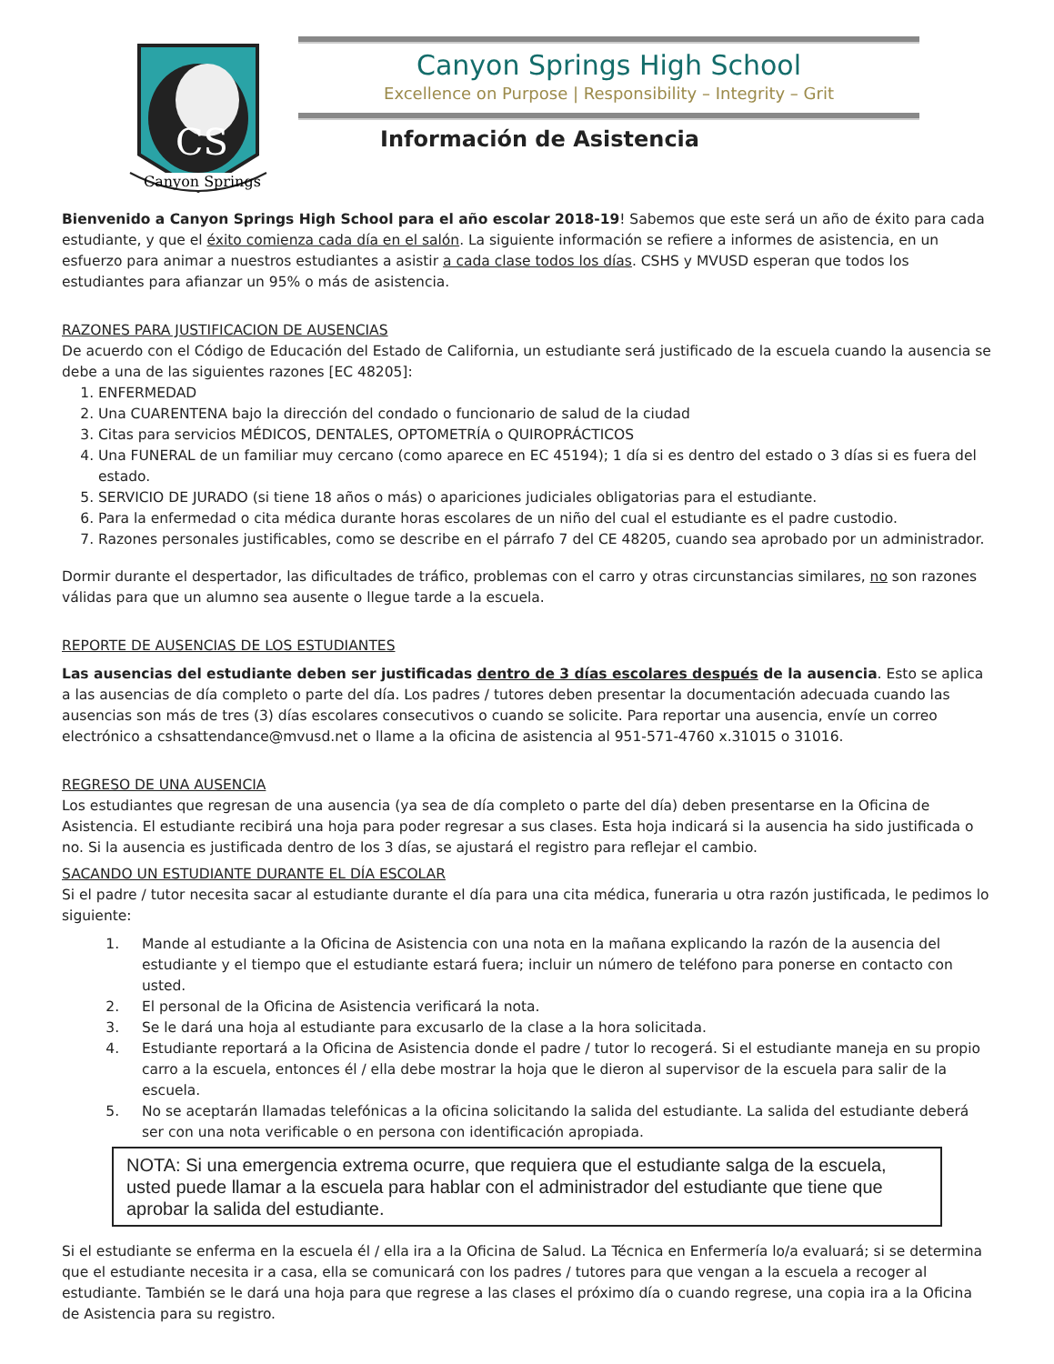CS
Canyon Springs
Canyon Springs High School
Excellence on Purpose | Responsibility – Integrity – Grit
Información de Asistencia
Bienvenido a Canyon Springs High School para el año escolar 2018-19! Sabemos que este será un año de éxito para cada estudiante, y que el éxito comienza cada día en el salón. La siguiente información se refiere a informes de asistencia, en un esfuerzo para animar a nuestros estudiantes a asistir a cada clase todos los días. CSHS y MVUSD esperan que todos los estudiantes para afianzar un 95% o más de asistencia.
RAZONES PARA JUSTIFICACION DE AUSENCIAS
De acuerdo con el Código de Educación del Estado de California, un estudiante será justificado de la escuela cuando la ausencia se debe a una de las siguientes razones [EC 48205]:
1. ENFERMEDAD
2. Una CUARENTENA bajo la dirección del condado o funcionario de salud de la ciudad
3. Citas para servicios MÉDICOS, DENTALES, OPTOMETRÍA o QUIROPRÁCTICOS
4. Una FUNERAL de un familiar muy cercano (como aparece en EC 45194); 1 día si es dentro del estado o 3 días si es fuera del estado.
5. SERVICIO DE JURADO (si tiene 18 años o más) o apariciones judiciales obligatorias para el estudiante.
6. Para la enfermedad o cita médica durante horas escolares de un niño del cual el estudiante es el padre custodio.
7. Razones personales justificables, como se describe en el párrafo 7 del CE 48205, cuando sea aprobado por un administrador.
Dormir durante el despertador, las dificultades de tráfico, problemas con el carro y otras circunstancias similares, no son razones válidas para que un alumno sea ausente o llegue tarde a la escuela.
REPORTE DE AUSENCIAS DE LOS ESTUDIANTES
Las ausencias del estudiante deben ser justificadas dentro de 3 días escolares después de la ausencia. Esto se aplica a las ausencias de día completo o parte del día. Los padres / tutores deben presentar la documentación adecuada cuando las ausencias son más de tres (3) días escolares consecutivos o cuando se solicite. Para reportar una ausencia, envíe un correo electrónico a cshsattendance@mvusd.net o llame a la oficina de asistencia al 951-571-4760 x.31015 o 31016.
REGRESO DE UNA AUSENCIA
Los estudiantes que regresan de una ausencia (ya sea de día completo o parte del día) deben presentarse en la Oficina de Asistencia. El estudiante recibirá una hoja para poder regresar a sus clases. Esta hoja indicará si la ausencia ha sido justificada o no. Si la ausencia es justificada dentro de los 3 días, se ajustará el registro para reflejar el cambio.
SACANDO UN ESTUDIANTE DURANTE EL DÍA ESCOLAR
Si el padre / tutor necesita sacar al estudiante durante el día para una cita médica, funeraria u otra razón justificada, le pedimos lo siguiente:
1. Mande al estudiante a la Oficina de Asistencia con una nota en la mañana explicando la razón de la ausencia del estudiante y el tiempo que el estudiante estará fuera; incluir un número de teléfono para ponerse en contacto con usted.
2. El personal de la Oficina de Asistencia verificará la nota.
3. Se le dará una hoja al estudiante para excusarlo de la clase a la hora solicitada.
4. Estudiante reportará a la Oficina de Asistencia donde el padre / tutor lo recogerá. Si el estudiante maneja en su propio carro a la escuela, entonces él / ella debe mostrar la hoja que le dieron al supervisor de la escuela para salir de la escuela.
5. No se aceptarán llamadas telefónicas a la oficina solicitando la salida del estudiante. La salida del estudiante deberá ser con una nota verificable o en persona con identificación apropiada.
NOTA: Si una emergencia extrema ocurre, que requiera que el estudiante salga de la escuela, usted puede llamar a la escuela para hablar con el administrador del estudiante que tiene que aprobar la salida del estudiante.
Si el estudiante se enferma en la escuela él / ella ira a la Oficina de Salud. La Técnica en Enfermería lo/a evaluará; si se determina que el estudiante necesita ir a casa, ella se comunicará con los padres / tutores para que vengan a la escuela a recoger al estudiante. También se le dará una hoja para que regrese a las clases el próximo día o cuando regrese, una copia ira a la Oficina de Asistencia para su registro.